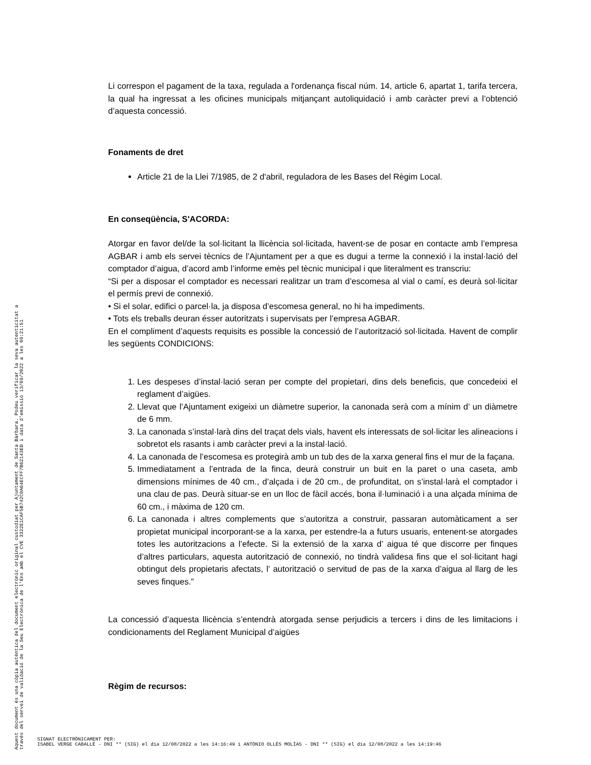Aquest document és una còpia autèntica del document electrònic original custodiat per Ajuntament de Santa Bàrbara. Podeu verificar la seva autenticitat a
través del servei de validació de la Seu Electrònica de l'Ens amb el CVE 3322E1CAF5B742C0A64ECFF7B62143ED i data d'emissió 13/09/2022 a les 09:21:51
Li correspon el pagament de la taxa, regulada a l'ordenança fiscal núm. 14, article 6, apartat 1, tarifa tercera, la qual ha ingressat a les oficines municipals mitjançant autoliquidació i amb caràcter previ a l’obtenció d’aquesta concessió.
Fonaments de dret
Article 21 de la Llei 7/1985, de 2 d'abril, reguladora de les Bases del Règim Local.
En conseqüència, S'ACORDA:
Atorgar en favor del/de la sol·licitant la llicència sol·licitada, havent-se de posar en contacte amb l’empresa AGBAR i amb els servei tècnics de l’Ajuntament per a que es dugui a terme la connexió i la instal·lació del comptador d’aigua, d’acord amb l’informe emès pel tècnic municipal i que literalment es transcriu:
“Si per a disposar el comptador es necessari realitzar un tram d’escomesa al vial o camí, es deurà sol·licitar el permís previ de connexió.
• Si el solar, edifici o parcel·la, ja disposa d’escomesa general, no hi ha impediments.
• Tots els treballs deuran ésser autoritzats i supervisats per l’empresa AGBAR.
En el compliment d’aquests requisits es possible la concessió de l’autorització sol·licitada. Havent de complir les següents CONDICIONS:
1. Les despeses d’instal·lació seran per compte del propietari, dins dels beneficis, que concedeixi el reglament d’aigües.
2. Llevat que l’Ajuntament exigeixi un diàmetre superior, la canonada serà com a mínim d’ un diàmetre de 6 mm.
3. La canonada s’instal·larà dins del traçat dels vials, havent els interessats de sol·licitar les alineacions i sobretot els rasants i amb caràcter previ a la instal·lació.
4. La canonada de l’escomesa es protegirà amb un tub des de la xarxa general fins el mur de la façana.
5. Immediatament a l’entrada de la finca, deurà construir un buit en la paret o una caseta, amb dimensions mínimes de 40 cm., d’alçada i de 20 cm., de profunditat, on s’instal·larà el comptador i una clau de pas. Deurà situar-se en un lloc de fàcil accés, bona il·luminació i a una alçada mínima de 60 cm., i màxima de 120 cm.
6. La canonada i altres complements que s’autoritza a construir, passaran automàticament a ser propietat municipal incorporant-se a la xarxa, per estendre-la a futurs usuaris, entenent-se atorgades totes les autoritzacions a l’efecte. Si la extensió de la xarxa d’ aigua té que discorre per finques d’altres particulars, aquesta autorització de connexió, no tindrà validesa fins que el sol·licitant hagi obtingut dels propietaris afectats, l’ autorització o servitud de pas de la xarxa d’aigua al llarg de les seves finques.”
La concessió d’aquesta llicència s’entendrà atorgada sense perjudicis a tercers i dins de les limitacions i condicionaments del Reglament Municipal d’aigües
Règim de recursos:
SIGNAT ELECTRÒNICAMENT PER:
ISABEL VERGE CABALLÉ - DNI ** (SIG) el dia 12/08/2022 a les 14:16:49 i ANTONIO OLLÉS MOLÍAS - DNI ** (SIG) el dia 12/08/2022 a les 14:19:46